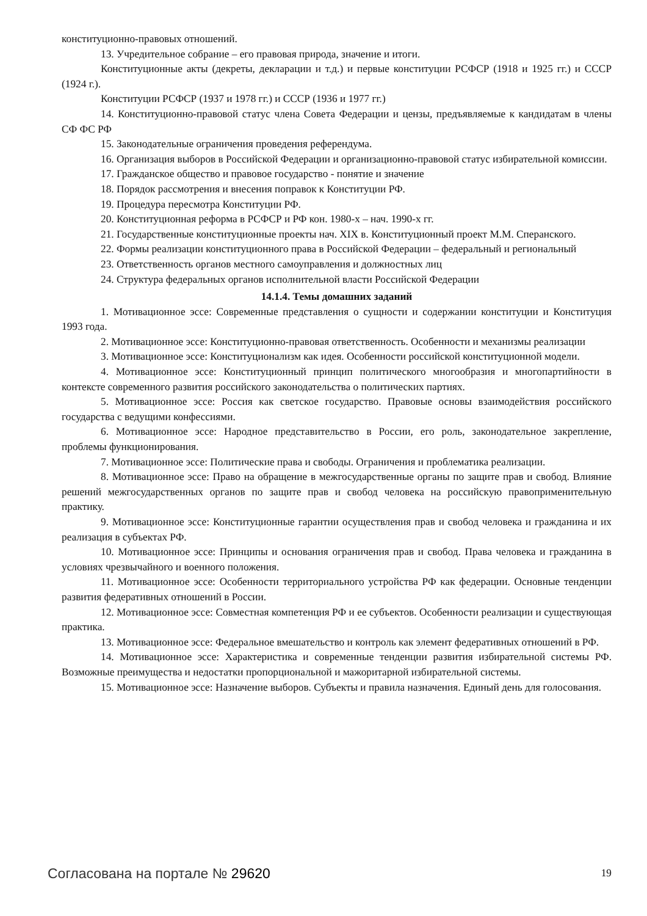конституционно-правовых отношений.
13. Учредительное собрание – его правовая природа, значение и итоги.
Конституционные акты (декреты, декларации и т.д.) и первые конституции РСФСР (1918 и 1925 гг.) и СССР (1924 г.).
Конституции РСФСР (1937 и 1978 гг.) и СССР (1936 и 1977 гг.)
14. Конституционно-правовой статус члена Совета Федерации и цензы, предъявляемые к кандидатам в члены СФ ФС РФ
15. Законодательные ограничения проведения референдума.
16. Организация выборов в Российской Федерации и организационно-правовой статус избирательной комиссии.
17. Гражданское общество и правовое государство - понятие и значение
18. Порядок рассмотрения и внесения поправок к Конституции РФ.
19. Процедура пересмотра Конституции РФ.
20. Конституционная реформа в РСФСР и РФ кон. 1980-х – нач. 1990-х гг.
21. Государственные конституционные проекты нач. XIX в. Конституционный проект М.М. Сперанского.
22. Формы реализации конституционного права в Российской Федерации – федеральный и региональный
23. Ответственность органов местного самоуправления и должностных лиц
24. Структура федеральных органов исполнительной власти Российской Федерации
14.1.4. Темы домашних заданий
1. Мотивационное эссе: Современные представления о сущности и содержании конституции и Конституция 1993 года.
2. Мотивационное эссе: Конституционно-правовая ответственность. Особенности и механизмы реализации
3. Мотивационное эссе: Конституционализм как идея. Особенности российской конституционной модели.
4. Мотивационное эссе: Конституционный принцип политического многообразия и многопартийности в контексте современного развития российского законодательства о политических партиях.
5. Мотивационное эссе: Россия как светское государство. Правовые основы взаимодействия российского государства с ведущими конфессиями.
6. Мотивационное эссе: Народное представительство в России, его роль, законодательное закрепление, проблемы функционирования.
7. Мотивационное эссе: Политические права и свободы. Ограничения и проблематика реализации.
8. Мотивационное эссе: Право на обращение в межгосударственные органы по защите прав и свобод. Влияние решений межгосударственных органов по защите прав и свобод человека на российскую правоприменительную практику.
9. Мотивационное эссе: Конституционные гарантии осуществления прав и свобод человека и гражданина и их реализация в субъектах РФ.
10. Мотивационное эссе: Принципы и основания ограничения прав и свобод. Права человека и гражданина в условиях чрезвычайного и военного положения.
11. Мотивационное эссе: Особенности территориального устройства РФ как федерации. Основные тенденции развития федеративных отношений в России.
12. Мотивационное эссе: Совместная компетенция РФ и ее субъектов. Особенности реализации и существующая практика.
13. Мотивационное эссе: Федеральное вмешательство и контроль как элемент федеративных отношений в РФ.
14. Мотивационное эссе: Характеристика и современные тенденции развития избирательной системы РФ. Возможные преимущества и недостатки пропорциональной и мажоритарной избирательной системы.
15. Мотивационное эссе: Назначение выборов. Субъекты и правила назначения. Единый день для голосования.
Согласована на портале № 29620 19